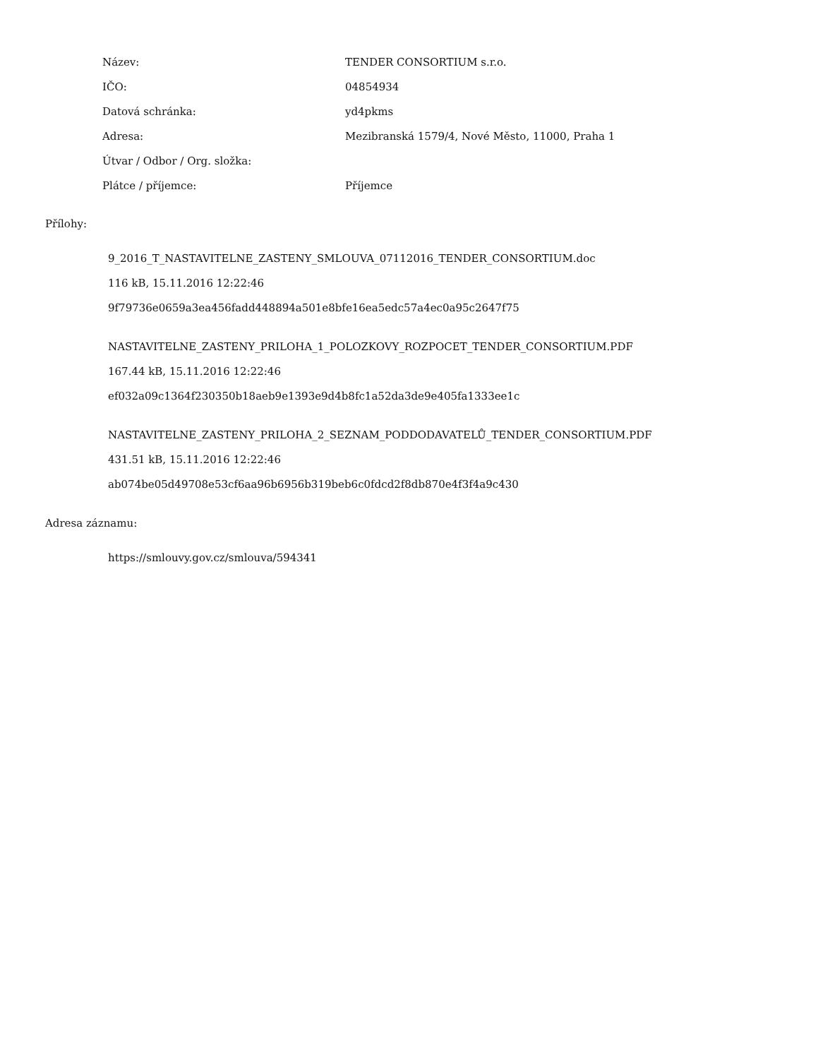| Název: | TENDER CONSORTIUM s.r.o. |
| IČO: | 04854934 |
| Datová schránka: | yd4pkms |
| Adresa: | Mezibranská 1579/4, Nové Město, 11000, Praha 1 |
| Útvar / Odbor / Org. složka: | |
| Plátce / příjemce: | Příjemce |
Přílohy:
9_2016_T_NASTAVITELNE_ZASTENY_SMLOUVA_07112016_TENDER_CONSORTIUM.doc
116 kB, 15.11.2016 12:22:46
9f79736e0659a3ea456fadd448894a501e8bfe16ea5edc57a4ec0a95c2647f75
NASTAVITELNE_ZASTENY_PRILOHA_1_POLOZKOVY_ROZPOCET_TENDER_CONSORTIUM.PDF
167.44 kB, 15.11.2016 12:22:46
ef032a09c1364f230350b18aeb9e1393e9d4b8fc1a52da3de9e405fa1333ee1c
NASTAVITELNE_ZASTENY_PRILOHA_2_SEZNAM_PODDODAVATELŮ_TENDER_CONSORTIUM.PDF
431.51 kB, 15.11.2016 12:22:46
ab074be05d49708e53cf6aa96b6956b319beb6c0fdcd2f8db870e4f3f4a9c430
Adresa záznamu:
https://smlouvy.gov.cz/smlouva/594341